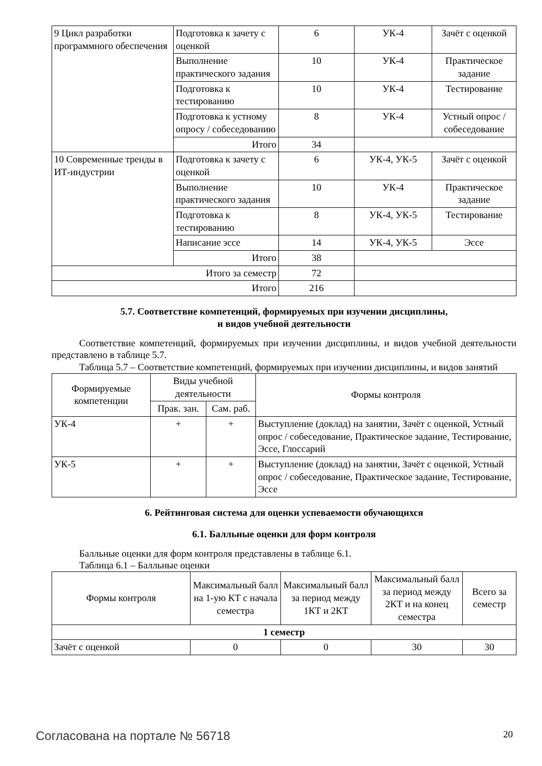| 9 Цикл разработки программного обеспечения | Подготовка к зачету с оценкой | 6 | УК-4 | Зачёт с оценкой |
| | Выполнение практического задания | 10 | УК-4 | Практическое задание |
| | Подготовка к тестированию | 10 | УК-4 | Тестирование |
| | Подготовка к устному опросу / собеседованию | 8 | УК-4 | Устный опрос / собеседование |
| | Итого | 34 | | |
| 10 Современные тренды в ИТ-индустрии | Подготовка к зачету с оценкой | 6 | УК-4, УК-5 | Зачёт с оценкой |
| | Выполнение практического задания | 10 | УК-4 | Практическое задание |
| | Подготовка к тестированию | 8 | УК-4, УК-5 | Тестирование |
| | Написание эссе | 14 | УК-4, УК-5 | Эссе |
| | Итого | 38 | | |
| Итого за семестр | | 72 | | |
| Итого | | 216 | | |
5.7. Соответствие компетенций, формируемых при изучении дисциплины,
и видов учебной деятельности
Соответствие компетенций, формируемых при изучении дисциплины, и видов учебной деятельности представлено в таблице 5.7.
Таблица 5.7 – Соответствие компетенций, формируемых при изучении дисциплины, и видов занятий
| Формируемые компетенции | Виды учебной деятельности | | Формы контроля |
| --- | --- | --- | --- |
| | Прак. зан. | Сам. раб. | |
| УК-4 | + | + | Выступление (доклад) на занятии, Зачёт с оценкой, Устный опрос / собеседование, Практическое задание, Тестирование, Эссе, Глоссарий |
| УК-5 | + | + | Выступление (доклад) на занятии, Зачёт с оценкой, Устный опрос / собеседование, Практическое задание, Тестирование, Эссе |
6. Рейтинговая система для оценки успеваемости обучающихся
6.1. Балльные оценки для форм контроля
Балльные оценки для форм контроля представлены в таблице 6.1.
Таблица 6.1 – Балльные оценки
| Формы контроля | Максимальный балл на 1-ую КТ с начала семестра | Максимальный балл за период между 1КТ и 2КТ | Максимальный балл за период между 2КТ и на конец семестра | Всего за семестр |
| --- | --- | --- | --- | --- |
| 1 семестр | | | | |
| Зачёт с оценкой | 0 | 0 | 30 | 30 |
Согласована на портале № 56718 20